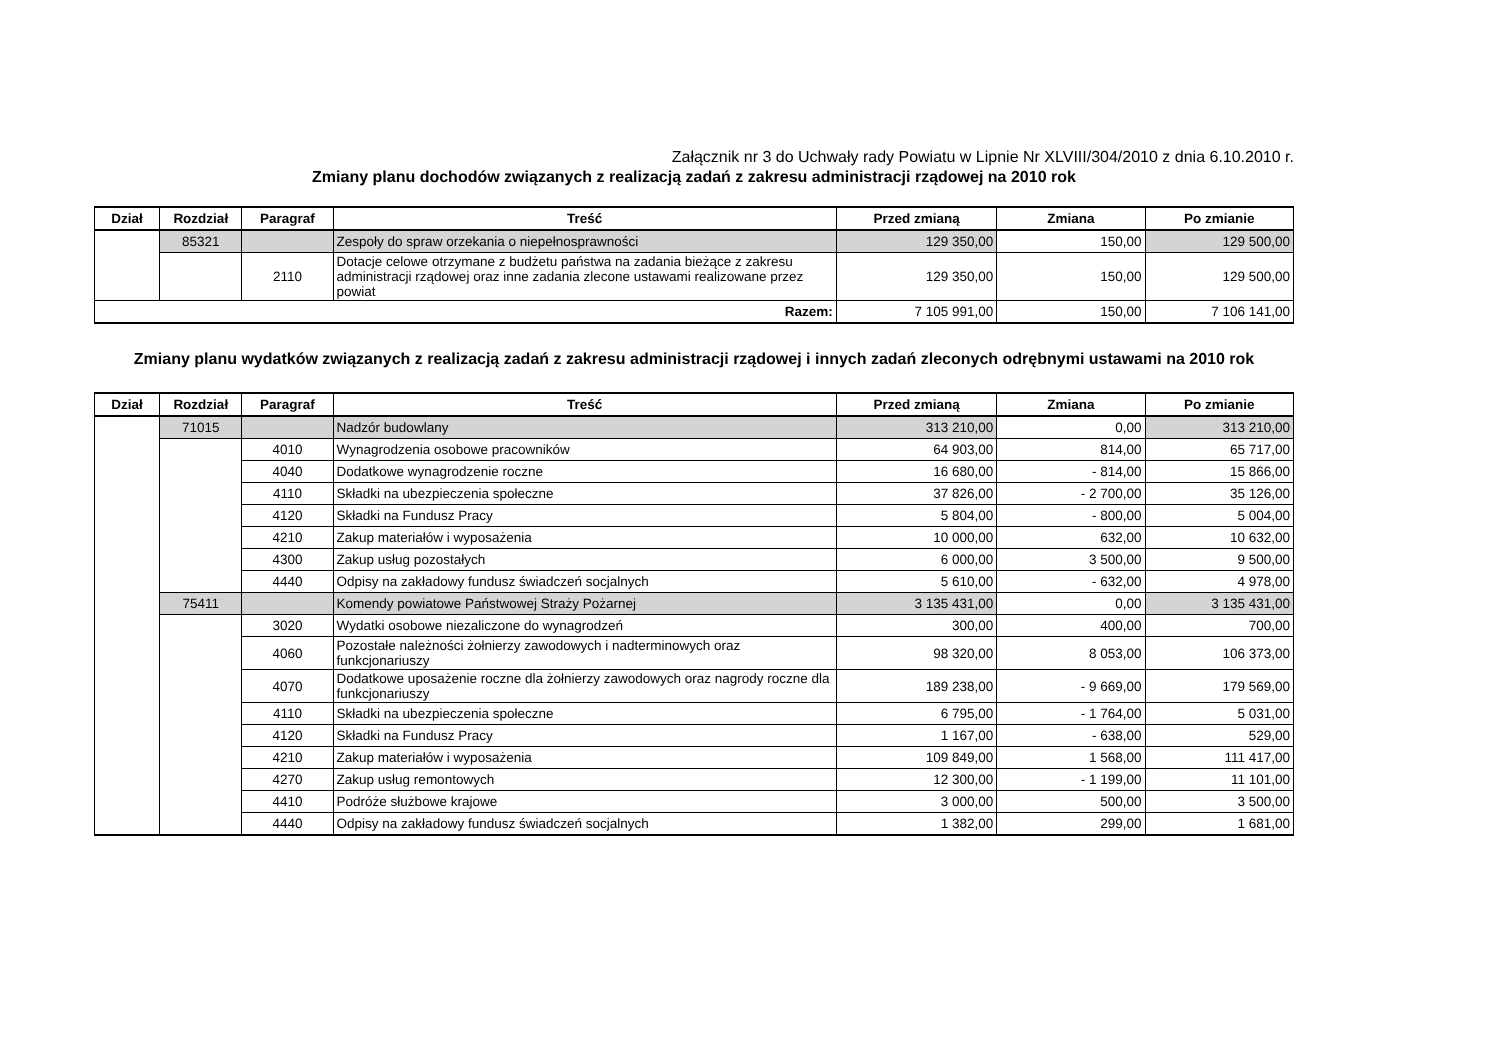Załącznik nr 3 do Uchwały rady Powiatu w Lipnie Nr XLVIII/304/2010 z dnia 6.10.2010 r.
Zmiany planu dochodów związanych z realizacją zadań z zakresu administracji rządowej na 2010 rok
| Dział | Rozdział | Paragraf | Treść | Przed zmianą | Zmiana | Po zmianie |
| --- | --- | --- | --- | --- | --- | --- |
| | 85321 | | Zespoły do spraw orzekania o niepełnosprawności | 129 350,00 | 150,00 | 129 500,00 |
| | | 2110 | Dotacje celowe otrzymane z budżetu państwa na zadania bieżące z zakresu administracji rządowej oraz inne zadania zlecone ustawami realizowane przez powiat | 129 350,00 | 150,00 | 129 500,00 |
| Razem: | | | | 7 105 991,00 | 150,00 | 7 106 141,00 |
Zmiany planu wydatków związanych z realizacją zadań z zakresu administracji rządowej i innych zadań zleconych odrębnymi ustawami na 2010 rok
| Dział | Rozdział | Paragraf | Treść | Przed zmianą | Zmiana | Po zmianie |
| --- | --- | --- | --- | --- | --- | --- |
| | 71015 | | Nadzór budowlany | 313 210,00 | 0,00 | 313 210,00 |
| | | 4010 | Wynagrodzenia osobowe pracowników | 64 903,00 | 814,00 | 65 717,00 |
| | | 4040 | Dodatkowe wynagrodzenie roczne | 16 680,00 | - 814,00 | 15 866,00 |
| | | 4110 | Składki na ubezpieczenia społeczne | 37 826,00 | - 2 700,00 | 35 126,00 |
| | | 4120 | Składki na Fundusz Pracy | 5 804,00 | - 800,00 | 5 004,00 |
| | | 4210 | Zakup materiałów i wyposażenia | 10 000,00 | 632,00 | 10 632,00 |
| | | 4300 | Zakup usług pozostałych | 6 000,00 | 3 500,00 | 9 500,00 |
| | | 4440 | Odpisy na zakładowy fundusz świadczeń socjalnych | 5 610,00 | - 632,00 | 4 978,00 |
| | 75411 | | Komendy powiatowe Państwowej Straży Pożarnej | 3 135 431,00 | 0,00 | 3 135 431,00 |
| | | 3020 | Wydatki osobowe niezaliczone do wynagrodzeń | 300,00 | 400,00 | 700,00 |
| | | 4060 | Pozostałe należności żołnierzy zawodowych i nadterminowych oraz funkcjonariuszy | 98 320,00 | 8 053,00 | 106 373,00 |
| | | 4070 | Dodatkowe uposażenie roczne dla żołnierzy zawodowych oraz nagrody roczne dla funkcjonariuszy | 189 238,00 | - 9 669,00 | 179 569,00 |
| | | 4110 | Składki na ubezpieczenia społeczne | 6 795,00 | - 1 764,00 | 5 031,00 |
| | | 4120 | Składki na Fundusz Pracy | 1 167,00 | - 638,00 | 529,00 |
| | | 4210 | Zakup materiałów i wyposażenia | 109 849,00 | 1 568,00 | 111 417,00 |
| | | 4270 | Zakup usług remontowych | 12 300,00 | - 1 199,00 | 11 101,00 |
| | | 4410 | Podróże służbowe krajowe | 3 000,00 | 500,00 | 3 500,00 |
| | | 4440 | Odpisy na zakładowy fundusz świadczeń socjalnych | 1 382,00 | 299,00 | 1 681,00 |